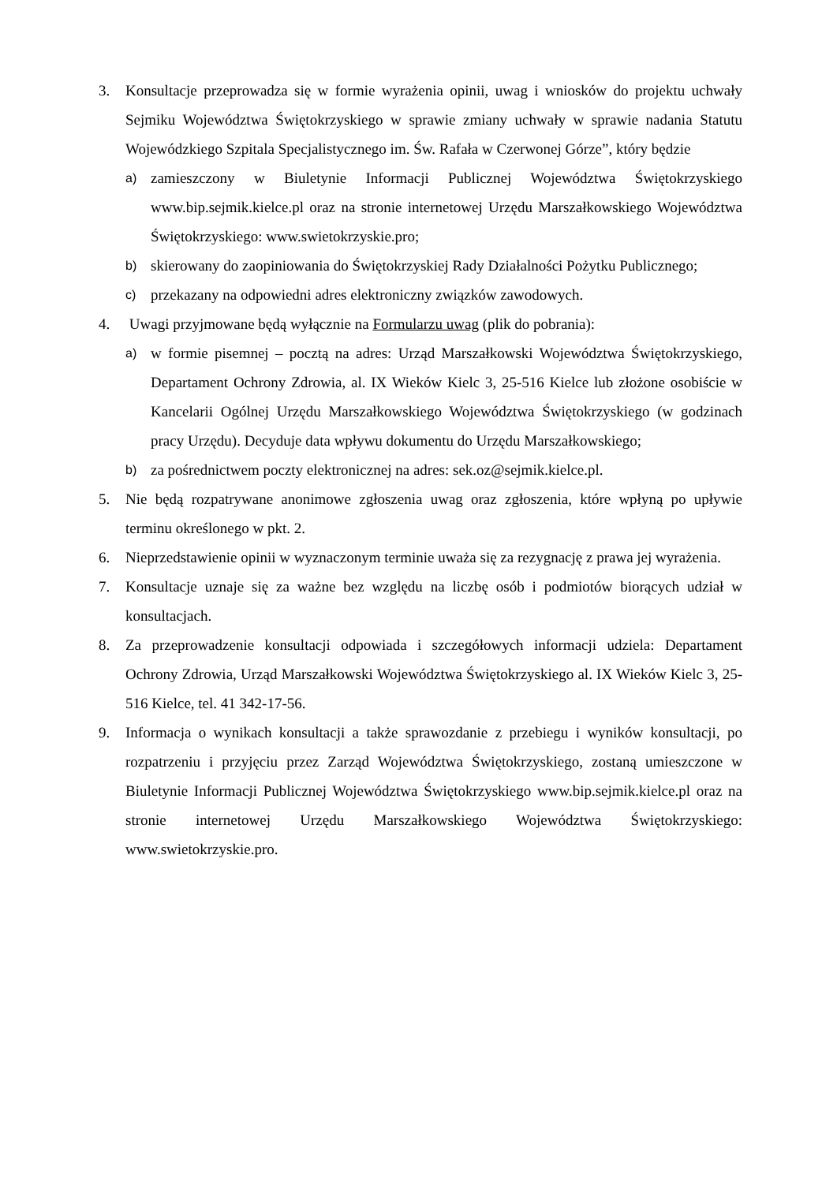3. Konsultacje przeprowadza się w formie wyrażenia opinii, uwag i wniosków do projektu uchwały Sejmiku Województwa Świętokrzyskiego w sprawie zmiany uchwały w sprawie nadania Statutu Wojewódzkiego Szpitala Specjalistycznego im. Św. Rafała w Czerwonej Górze”, który będzie
a) zamieszczony w Biuletynie Informacji Publicznej Województwa Świętokrzyskiego www.bip.sejmik.kielce.pl oraz na stronie internetowej Urzędu Marszałkowskiego Województwa Świętokrzyskiego: www.swietokrzyskie.pro;
b) skierowany do zaopiniowania do Świętokrzyskiej Rady Działalności Pożytku Publicznego;
c) przekazany na odpowiedni adres elektroniczny związków zawodowych.
4. Uwagi przyjmowane będą wyłącznie na Formularzu uwag (plik do pobrania):
a) w formie pisemnej – pocztą na adres: Urząd Marszałkowski Województwa Świętokrzyskiego, Departament Ochrony Zdrowia, al. IX Wieków Kielc 3, 25-516 Kielce lub złożone osobiście w Kancelarii Ogólnej Urzędu Marszałkowskiego Województwa Świętokrzyskiego (w godzinach pracy Urzędu). Decyduje data wpływu dokumentu do Urzędu Marszałkowskiego;
b) za pośrednictwem poczty elektronicznej na adres: sek.oz@sejmik.kielce.pl.
5. Nie będą rozpatrywane anonimowe zgłoszenia uwag oraz zgłoszenia, które wpłyną po upływie terminu określonego w pkt. 2.
6. Nieprzedstawienie opinii w wyznaczonym terminie uważa się za rezygnację z prawa jej wyrażenia.
7. Konsultacje uznaje się za ważne bez względu na liczbę osób i podmiotów biorących udział w konsultacjach.
8. Za przeprowadzenie konsultacji odpowiada i szczegółowych informacji udziela: Departament Ochrony Zdrowia, Urząd Marszałkowski Województwa Świętokrzyskiego al. IX Wieków Kielc 3, 25- 516 Kielce, tel. 41 342-17-56.
9. Informacja o wynikach konsultacji a także sprawozdanie z przebiegu i wyników konsultacji, po rozpatrzeniu i przyjęciu przez Zarząd Województwa Świętokrzyskiego, zostaną umieszczone w Biuletynie Informacji Publicznej Województwa Świętokrzyskiego www.bip.sejmik.kielce.pl oraz na stronie internetowej Urzędu Marszałkowskiego Województwa Świętokrzyskiego: www.swietokrzyskie.pro.